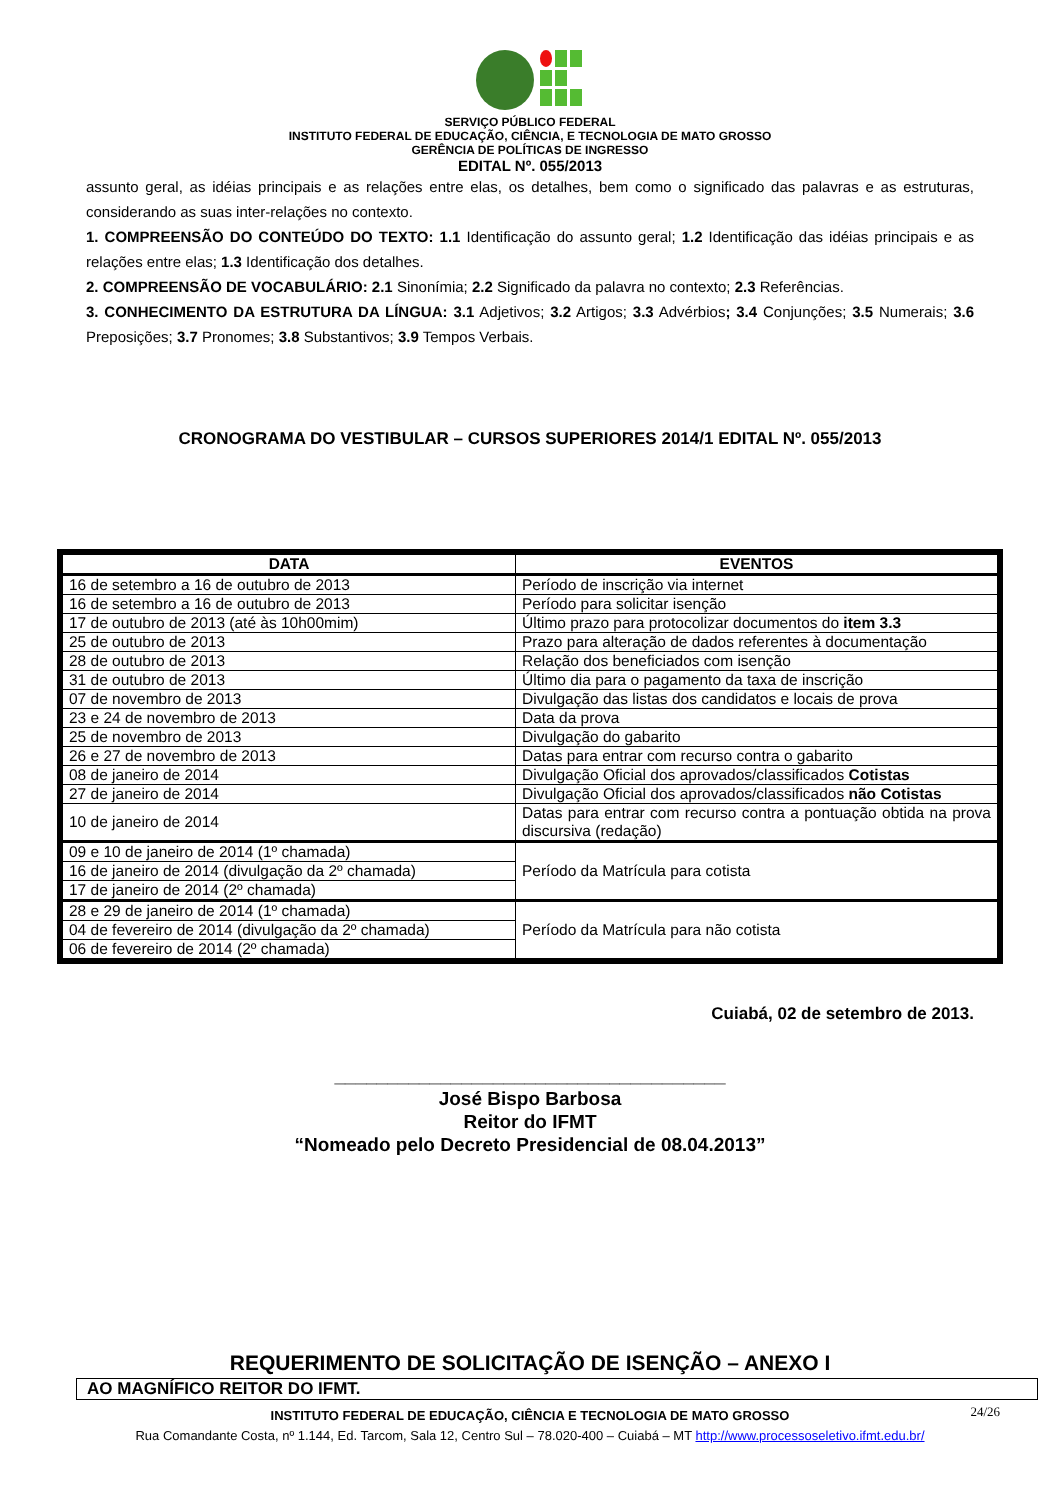SERVIÇO PÚBLICO FEDERAL
INSTITUTO FEDERAL DE EDUCAÇÃO, CIÊNCIA, E TECNOLOGIA DE MATO GROSSO
GERÊNCIA DE POLÍTICAS DE INGRESSO
EDITAL Nº. 055/2013
assunto geral, as idéias principais e as relações entre elas, os detalhes, bem como o significado das palavras e as estruturas, considerando as suas inter-relações no contexto.
1. COMPREENSÃO DO CONTEÚDO DO TEXTO: 1.1 Identificação do assunto geral; 1.2 Identificação das idéias principais e as relações entre elas; 1.3 Identificação dos detalhes.
2. COMPREENSÃO DE VOCABULÁRIO: 2.1 Sinonímia; 2.2 Significado da palavra no contexto; 2.3 Referências.
3. CONHECIMENTO DA ESTRUTURA DA LÍNGUA: 3.1 Adjetivos; 3.2 Artigos; 3.3 Advérbios; 3.4 Conjunções; 3.5 Numerais; 3.6 Preposições; 3.7 Pronomes; 3.8 Substantivos; 3.9 Tempos Verbais.
CRONOGRAMA DO VESTIBULAR – CURSOS SUPERIORES 2014/1 EDITAL Nº. 055/2013
| DATA | EVENTOS |
| --- | --- |
| 16 de setembro a 16 de outubro de 2013 | Período de inscrição via internet |
| 16 de setembro a 16 de outubro de 2013 | Período para solicitar isenção |
| 17 de outubro de 2013 (até às 10h00mim) | Último prazo para protocolizar documentos do item 3.3 |
| 25 de outubro de 2013 | Prazo para alteração de dados referentes à documentação |
| 28 de outubro de 2013 | Relação dos beneficiados com isenção |
| 31 de outubro de 2013 | Último dia para o pagamento da taxa de inscrição |
| 07 de novembro de 2013 | Divulgação das listas dos candidatos e locais de prova |
| 23 e 24 de novembro de 2013 | Data da prova |
| 25 de novembro de 2013 | Divulgação do gabarito |
| 26 e 27 de novembro de 2013 | Datas para entrar com recurso contra o gabarito |
| 08 de janeiro de 2014 | Divulgação Oficial dos aprovados/classificados Cotistas |
| 27 de janeiro de 2014 | Divulgação Oficial dos aprovados/classificados não Cotistas |
| 10 de janeiro de 2014 | Datas para entrar com recurso contra a pontuação obtida na prova discursiva (redação) |
| 09 e 10 de janeiro de 2014 (1º chamada) | Período da Matrícula para cotista |
| 16 de janeiro de 2014 (divulgação da 2º chamada) | |
| 17 de janeiro de 2014 (2º chamada) | |
| 28 e 29 de janeiro de 2014 (1º chamada) | Período da Matrícula para não cotista |
| 04 de fevereiro de 2014 (divulgação da 2º chamada) | |
| 06 de fevereiro de 2014 (2º chamada) | |
Cuiabá, 02 de setembro de 2013.
_____________________________________
José Bispo Barbosa
Reitor do IFMT
“Nomeado pelo Decreto Presidencial de 08.04.2013”
REQUERIMENTO DE SOLICITAÇÃO DE ISENÇÃO – ANEXO I
AO MAGNÍFICO REITOR DO IFMT.
24/26 INSTITUTO FEDERAL DE EDUCAÇÃO, CIÊNCIA E TECNOLOGIA DE MATO GROSSO
Rua Comandante Costa, nº 1.144, Ed. Tarcom, Sala 12, Centro Sul – 78.020-400 – Cuiabá – MT http://www.processoseletivo.ifmt.edu.br/